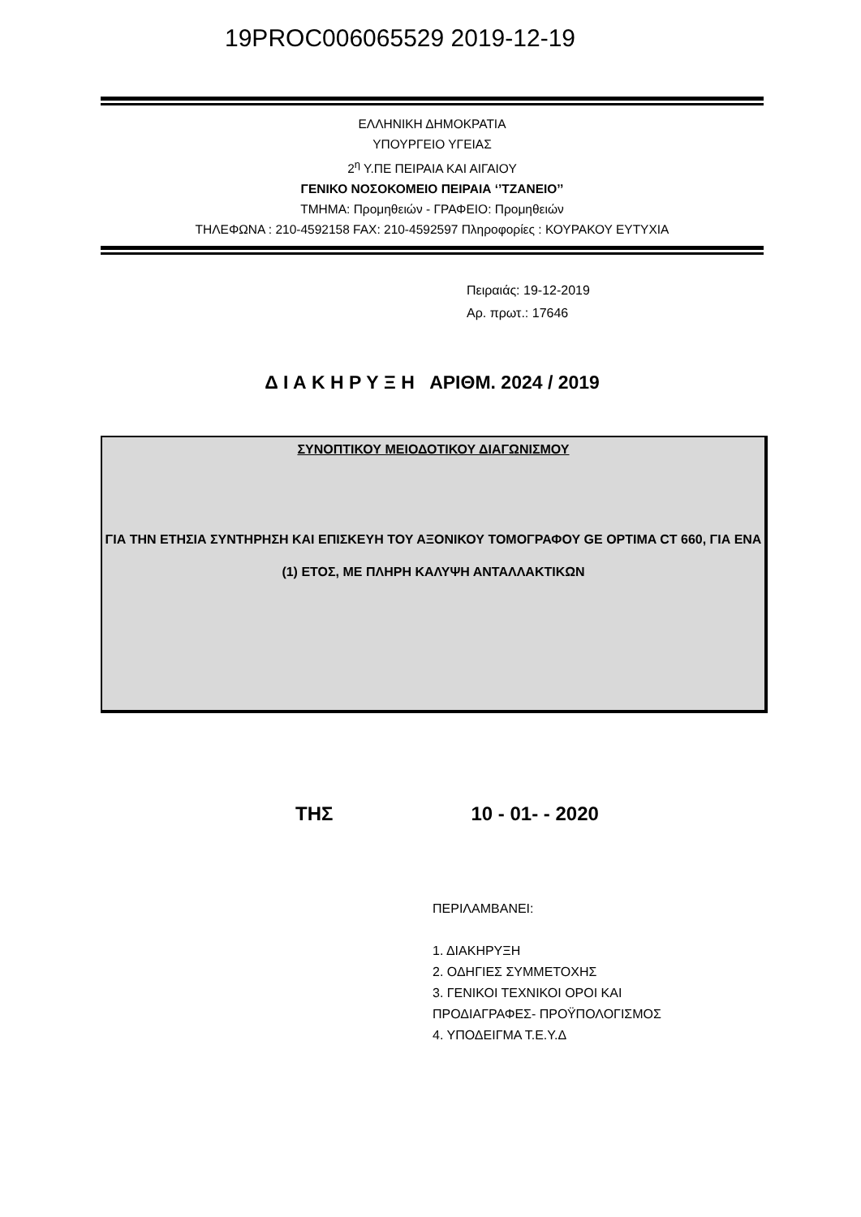19PROC006065529 2019-12-19
ΕΛΛΗΝΙΚΗ ΔΗΜΟΚΡΑΤΙΑ
ΥΠΟΥΡΓΕΙΟ ΥΓΕΙΑΣ
2<sup>η</sup> Υ.ΠΕ ΠΕΙΡΑΙΑ ΚΑΙ ΑΙΓΑΙΟΥ
ΓΕΝΙΚΟ ΝΟΣΟΚΟΜΕΙΟ ΠΕΙΡΑΙΑ ‘’ΤΖΑΝΕΙΟ’’
ΤΜΗΜΑ: Προμηθειών - ΓΡΑΦΕΙΟ: Προμηθειών
ΤΗΛΕΦΩΝΑ : 210-4592158 FAX: 210-4592597 Πληροφορίες : ΚΟΥΡΑΚΟΥ ΕΥΤΥΧΙΑ
Πειραιάς: 19-12-2019
Αρ. πρωτ.: 17646
Δ Ι Α Κ Η Ρ Υ Ξ Η ΑΡΙΘΜ. 2024 / 2019
ΣΥΝΟΠΤΙΚΟΥ ΜΕΙΟΔΟΤΙΚΟΥ ΔΙΑΓΩΝΙΣΜΟΥ
ΓΙΑ ΤΗΝ ΕΤΗΣΙΑ ΣΥΝΤΗΡΗΣΗ ΚΑΙ ΕΠΙΣΚΕΥΗ ΤΟΥ ΑΞΟΝΙΚΟΥ ΤΟΜΟΓΡΑΦΟΥ GE OPTIMA CT 660, ΓΙΑ ΕΝΑ (1) ΕΤΟΣ, ΜΕ ΠΛΗΡΗ ΚΑΛΥΨΗ ΑΝΤΑΛΛΑΚΤΙΚΩΝ
ΤΗΣ 10 - 01- - 2020
ΠΕΡΙΛΑΜΒΑΝΕΙ:
1. ΔΙΑΚΗΡΥΞΗ
2. ΟΔΗΓΙΕΣ ΣΥΜΜΕΤΟΧΗΣ
3. ΓΕΝΙΚΟΙ ΤΕΧΝΙΚΟΙ ΟΡΟΙ ΚΑΙ
ΠΡΟΔΙΑΓΡΑΦΕΣ- ΠΡΟΫΠΟΛΟΓΙΣΜΟΣ
4. ΥΠΟΔΕΙΓΜΑ Τ.Ε.Υ.Δ